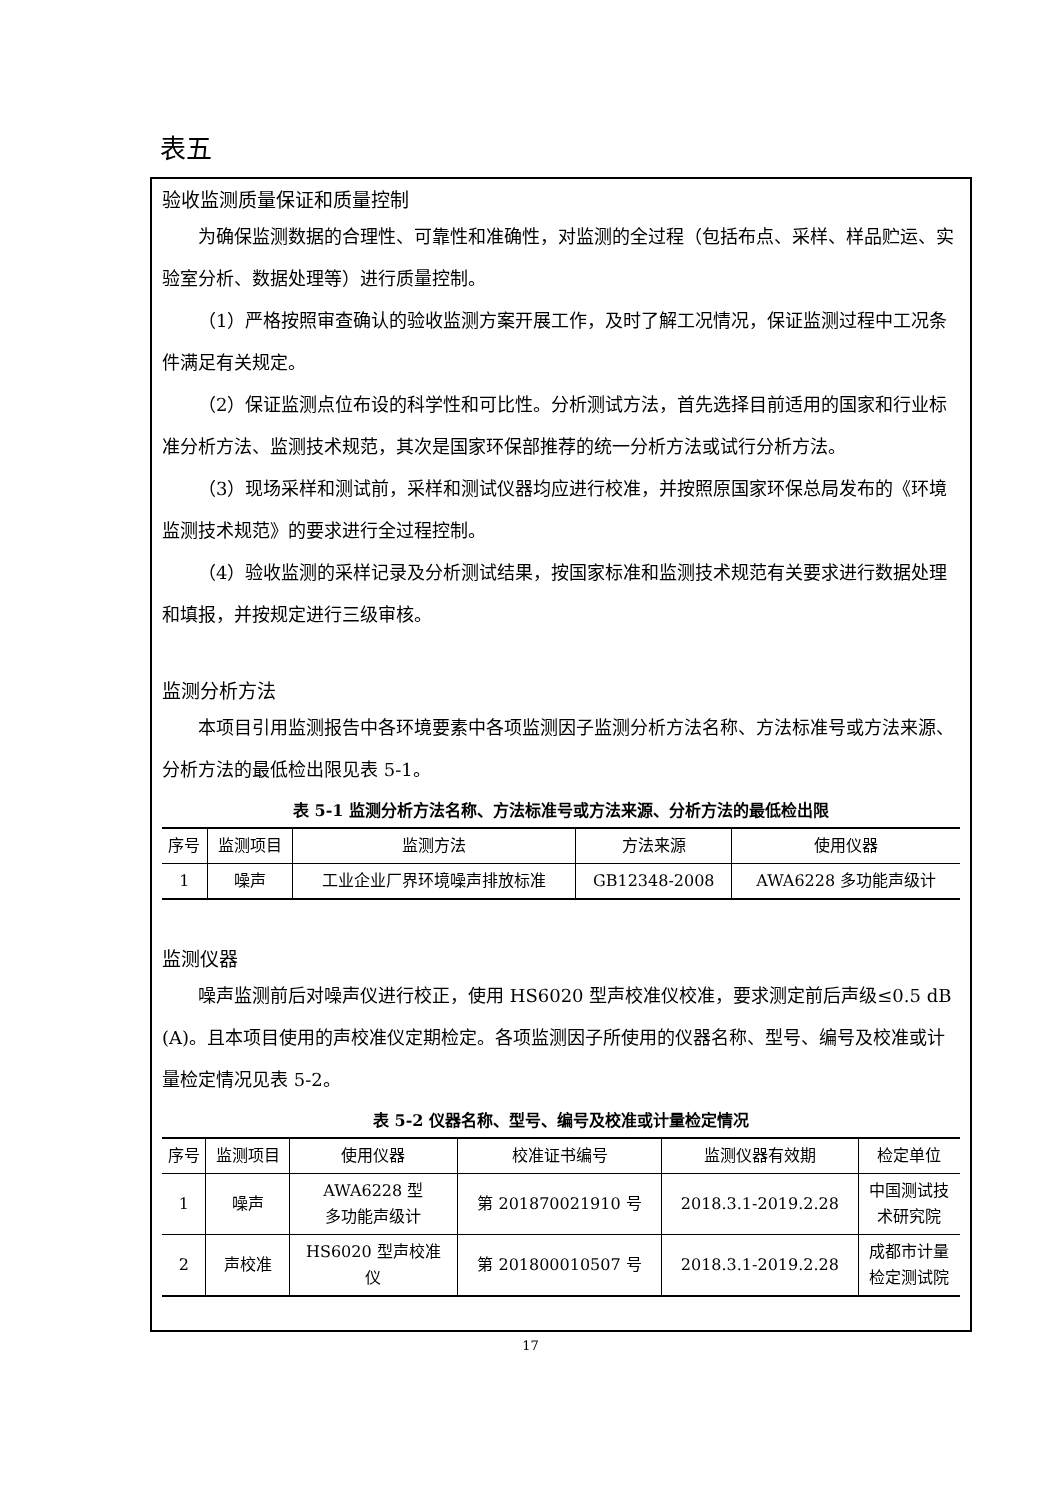表五
验收监测质量保证和质量控制
为确保监测数据的合理性、可靠性和准确性，对监测的全过程（包括布点、采样、样品贮运、实验室分析、数据处理等）进行质量控制。
（1）严格按照审查确认的验收监测方案开展工作，及时了解工况情况，保证监测过程中工况条件满足有关规定。
（2）保证监测点位布设的科学性和可比性。分析测试方法，首先选择目前适用的国家和行业标准分析方法、监测技术规范，其次是国家环保部推荐的统一分析方法或试行分析方法。
（3）现场采样和测试前，采样和测试仪器均应进行校准，并按照原国家环保总局发布的《环境监测技术规范》的要求进行全过程控制。
（4）验收监测的采样记录及分析测试结果，按国家标准和监测技术规范有关要求进行数据处理和填报，并按规定进行三级审核。
监测分析方法
本项目引用监测报告中各环境要素中各项监测因子监测分析方法名称、方法标准号或方法来源、分析方法的最低检出限见表 5-1。
表 5-1 监测分析方法名称、方法标准号或方法来源、分析方法的最低检出限
| 序号 | 监测项目 | 监测方法 | 方法来源 | 使用仪器 |
| --- | --- | --- | --- | --- |
| 1 | 噪声 | 工业企业厂界环境噪声排放标准 | GB12348-2008 | AWA6228 多功能声级计 |
监测仪器
噪声监测前后对噪声仪进行校正，使用 HS6020 型声校准仪校准，要求测定前后声级≤0.5 dB (A)。且本项目使用的声校准仪定期检定。各项监测因子所使用的仪器名称、型号、编号及校准或计量检定情况见表 5-2。
表 5-2 仪器名称、型号、编号及校准或计量检定情况
| 序号 | 监测项目 | 使用仪器 | 校准证书编号 | 监测仪器有效期 | 检定单位 |
| --- | --- | --- | --- | --- | --- |
| 1 | 噪声 | AWA6228 型 多功能声级计 | 第 201870021910 号 | 2018.3.1-2019.2.28 | 中国测试技 术研究院 |
| 2 | 声校准 | HS6020 型声校准 仪 | 第 201800010507 号 | 2018.3.1-2019.2.28 | 成都市计量 检定测试院 |
17